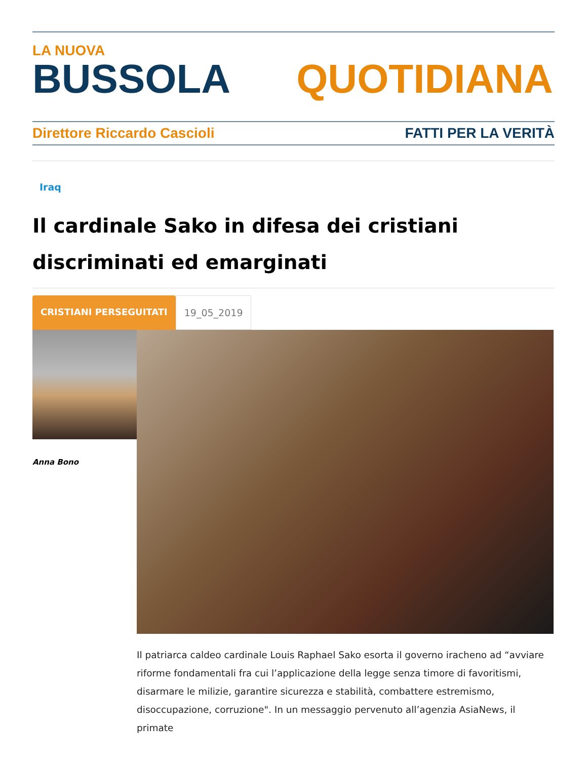LA NUOVA
BUSSOLA QUOTIDIANA
Direttore Riccardo Cascioli FATTI PER LA VERITÀ
Iraq
Il cardinale Sako in difesa dei cristiani discriminati ed emarginati
CRISTIANI PERSEGUITATI 19_05_2019
Anna Bono
Il patriarca caldeo cardinale Louis Raphael Sako esorta il governo iracheno ad “avviare riforme fondamentali fra cui l’applicazione della legge senza timore di favoritismi, disarmare le milizie, garantire sicurezza e stabilità, combattere estremismo, disoccupazione, corruzione". In un messaggio pervenuto all’agenzia AsiaNews, il primate